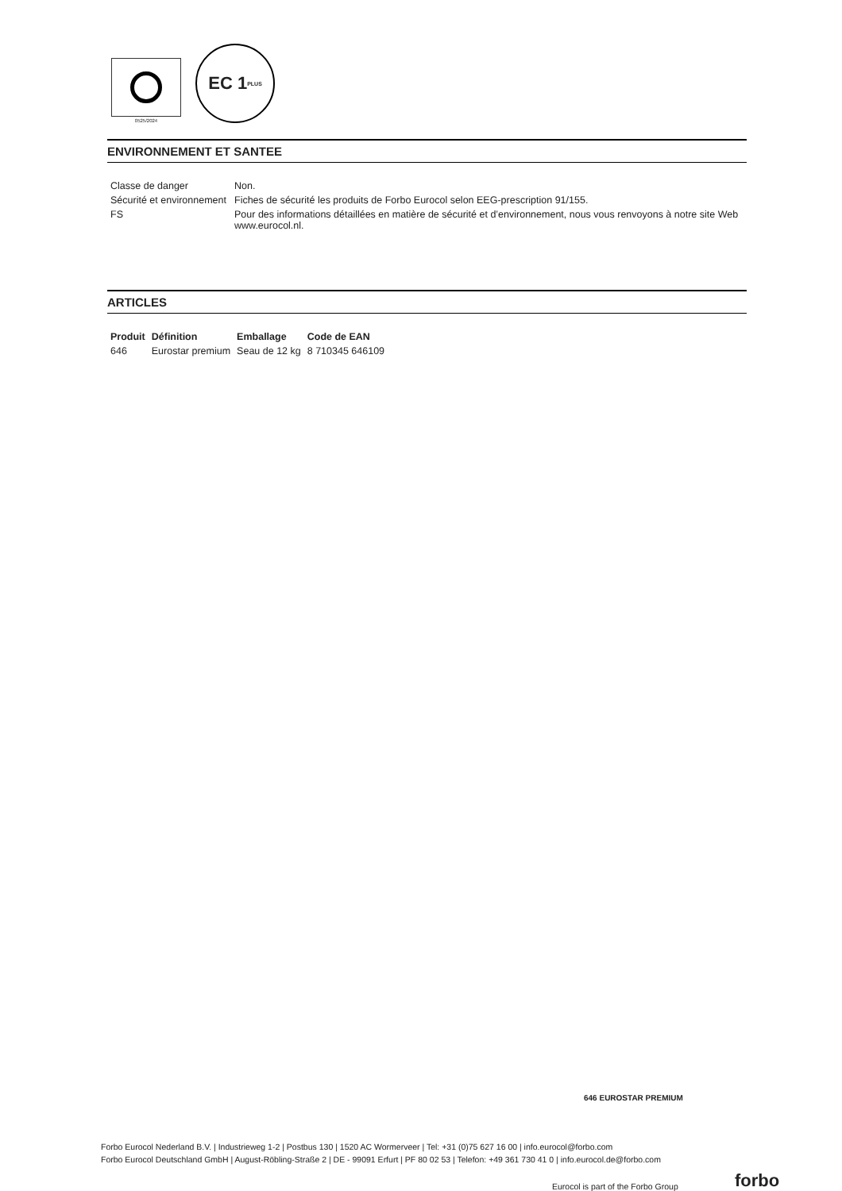0525/2024
EC 1<sup>PLUS</sup>
ENVIRONNEMENT ET SANTEE
| Classe de danger | Non. |
| Sécurité et environnement | Fiches de sécurité les produits de Forbo Eurocol selon EEG-prescription 91/155. |
| FS | Pour des informations détaillées en matière de sécurité et d’environnement, nous vous renvoyons à notre site Web www.eurocol.nl. |
ARTICLES
| Produit | Définition | Emballage | Code de EAN |
| --- | --- | --- | --- |
| 646 | Eurostar premium | Seau de 12 kg | 8 710345 646109 |
646 EUROSTAR PREMIUM
Forbo Eurocol Nederland B.V. | Industrieweg 1-2 | Postbus 130 | 1520 AC Wormerveer | Tel: +31 (0)75 627 16 00 | info.eurocol@forbo.com
Forbo Eurocol Deutschland GmbH | August-Röbling-Straße 2 | DE - 99091 Erfurt | PF 80 02 53 | Telefon: +49 361 730 41 0 | info.eurocol.de@forbo.com
Eurocol is part of the Forbo Group
forbo